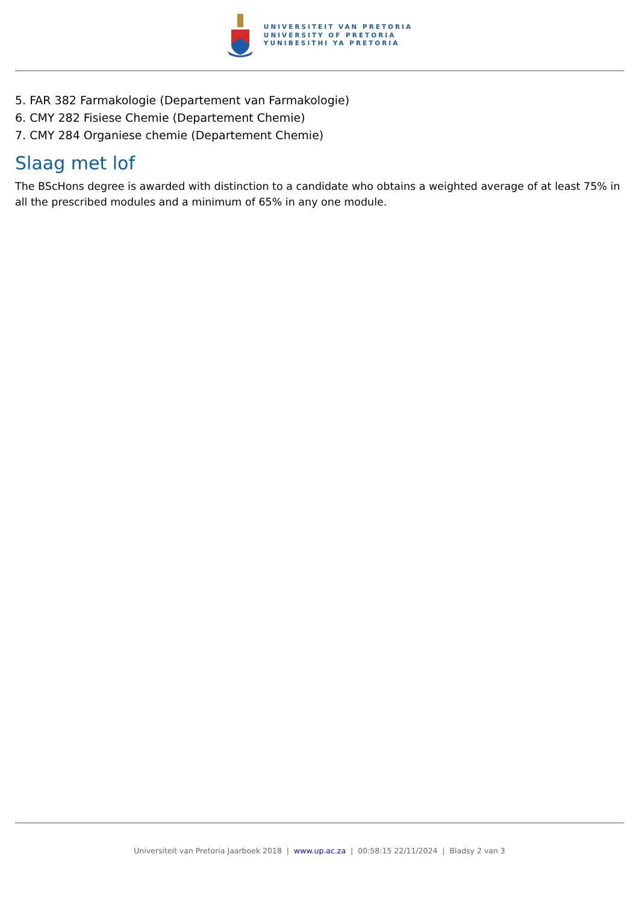UNIVERSITEIT VAN PRETORIA
UNIVERSITY OF PRETORIA
YUNIBESITHI YA PRETORIA
5. FAR 382 Farmakologie (Departement van Farmakologie)
6. CMY 282 Fisiese Chemie (Departement Chemie)
7. CMY 284 Organiese chemie (Departement Chemie)
Slaag met lof
The BScHons degree is awarded with distinction to a candidate who obtains a weighted average of at least 75% in all the prescribed modules and a minimum of 65% in any one module.
Universiteit van Pretoria Jaarboek 2018 | www.up.ac.za | 00:58:15 22/11/2024 | Bladsy 2 van 3